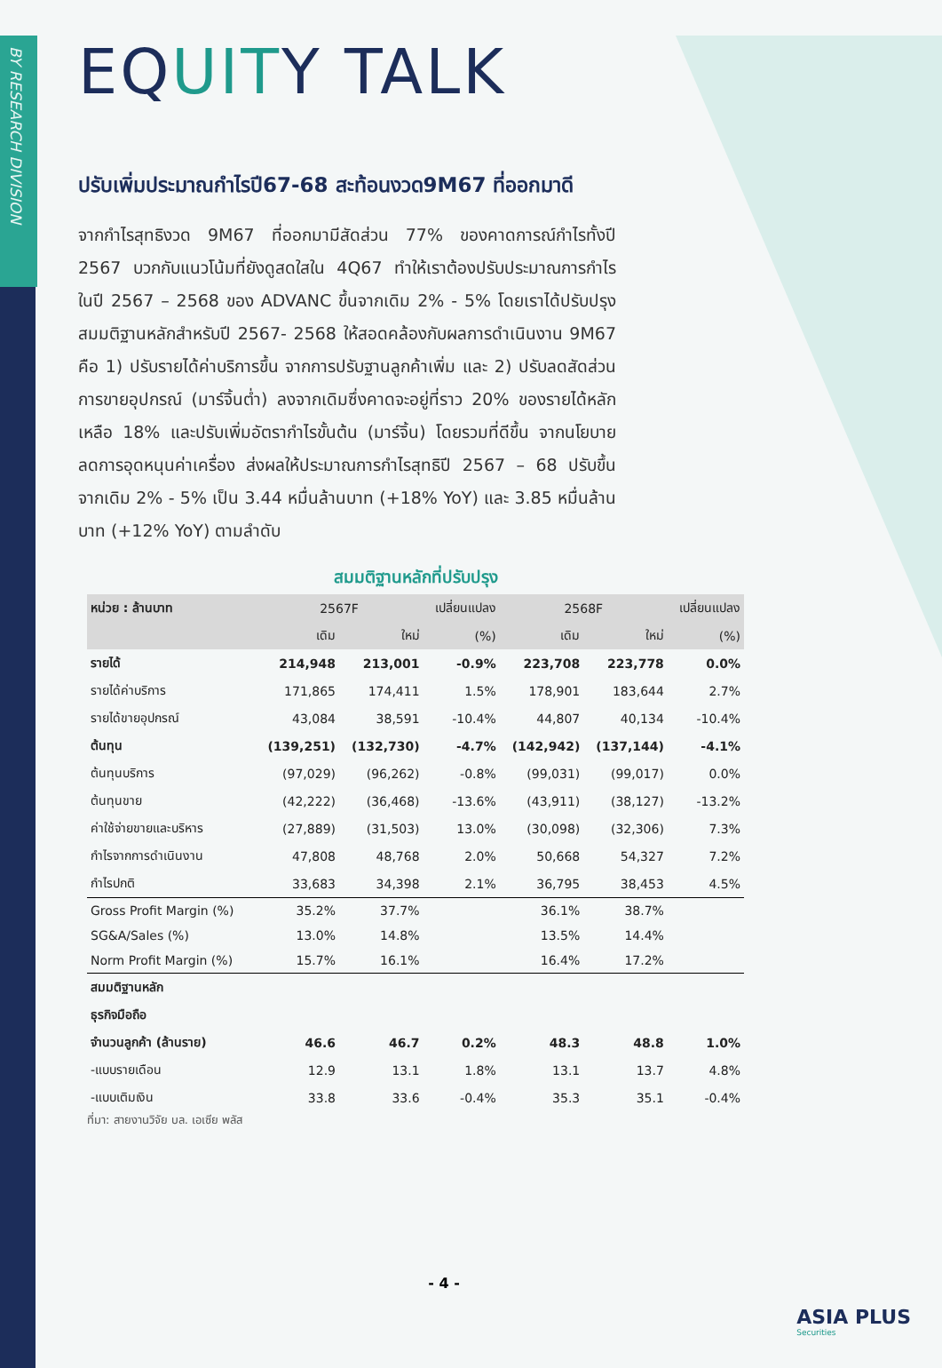BY RESEARCH DIVISION
EQUITY TALK
ปรับเพิ่มประมาณกำไรปี67-68 สะท้อนงวด9M67 ที่ออกมาดี
จากกำไรสุทธิงวด 9M67 ที่ออกมามีสัดส่วน 77% ของคาดการณ์กำไรทั้งปี 2567 บวกกับแนวโน้มที่ยังดูสดใสใน 4Q67 ทำให้เราต้องปรับประมาณการกำไร ในปี 2567 – 2568 ของ ADVANC ขึ้นจากเดิม 2% - 5% โดยเราได้ปรับปรุง สมมติฐานหลักสำหรับปี 2567- 2568 ให้สอดคล้องกับผลการดำเนินงาน 9M67 คือ 1) ปรับรายได้ค่าบริการขึ้น จากการปรับฐานลูกค้าเพิ่ม และ 2) ปรับลดสัดส่วน การขายอุปกรณ์ (มาร์จิ้นต่ำ) ลงจากเดิมซึ่งคาดจะอยู่ที่ราว 20% ของรายได้หลัก เหลือ 18% และปรับเพิ่มอัตรากำไรขั้นต้น (มาร์จิ้น) โดยรวมที่ดีขึ้น จากนโยบาย ลดการอุดหนุนค่าเครื่อง ส่งผลให้ประมาณการกำไรสุทธิปี 2567 – 68 ปรับขึ้น จากเดิม 2% - 5% เป็น 3.44 หมื่นล้านบาท (+18% YoY) และ 3.85 หมื่นล้านบาท (+12% YoY) ตามลำดับ
สมมติฐานหลักที่ปรับปรุง
| หน่วย : ล้านบาท | 2567F | | เปลี่ยนแปลง | 2568F | | เปลี่ยนแปลง |
| --- | --- | --- | --- | --- | --- | --- |
| | เดิม | ใหม่ | (%) | เดิม | ใหม่ | (%) |
| รายได้ | 214,948 | 213,001 | -0.9% | 223,708 | 223,778 | 0.0% |
| รายได้ค่าบริการ | 171,865 | 174,411 | 1.5% | 178,901 | 183,644 | 2.7% |
| รายได้ขายอุปกรณ์ | 43,084 | 38,591 | -10.4% | 44,807 | 40,134 | -10.4% |
| ต้นทุน | (139,251) | (132,730) | -4.7% | (142,942) | (137,144) | -4.1% |
| ต้นทุนบริการ | (97,029) | (96,262) | -0.8% | (99,031) | (99,017) | 0.0% |
| ต้นทุนขาย | (42,222) | (36,468) | -13.6% | (43,911) | (38,127) | -13.2% |
| ค่าใช้จ่ายขายและบริหาร | (27,889) | (31,503) | 13.0% | (30,098) | (32,306) | 7.3% |
| กำไรจากการดำเนินงาน | 47,808 | 48,768 | 2.0% | 50,668 | 54,327 | 7.2% |
| กำไรปกติ | 33,683 | 34,398 | 2.1% | 36,795 | 38,453 | 4.5% |
| Gross Profit Margin (%) | 35.2% | 37.7% | | 36.1% | 38.7% | |
| SG&A/Sales (%) | 13.0% | 14.8% | | 13.5% | 14.4% | |
| Norm Profit Margin (%) | 15.7% | 16.1% | | 16.4% | 17.2% | |
| สมมติฐานหลัก | | | | | | |
| ธุรกิจมือถือ | | | | | | |
| จำนวนลูกค้า (ล้านราย) | 46.6 | 46.7 | 0.2% | 48.3 | 48.8 | 1.0% |
| -แบบรายเดือน | 12.9 | 13.1 | 1.8% | 13.1 | 13.7 | 4.8% |
| -แบบเติมเงิน | 33.8 | 33.6 | -0.4% | 35.3 | 35.1 | -0.4% |
ที่มา: สายงานวิจัย บล. เอเซีย พลัส
- 4 -
ASIA PLUS
Securities